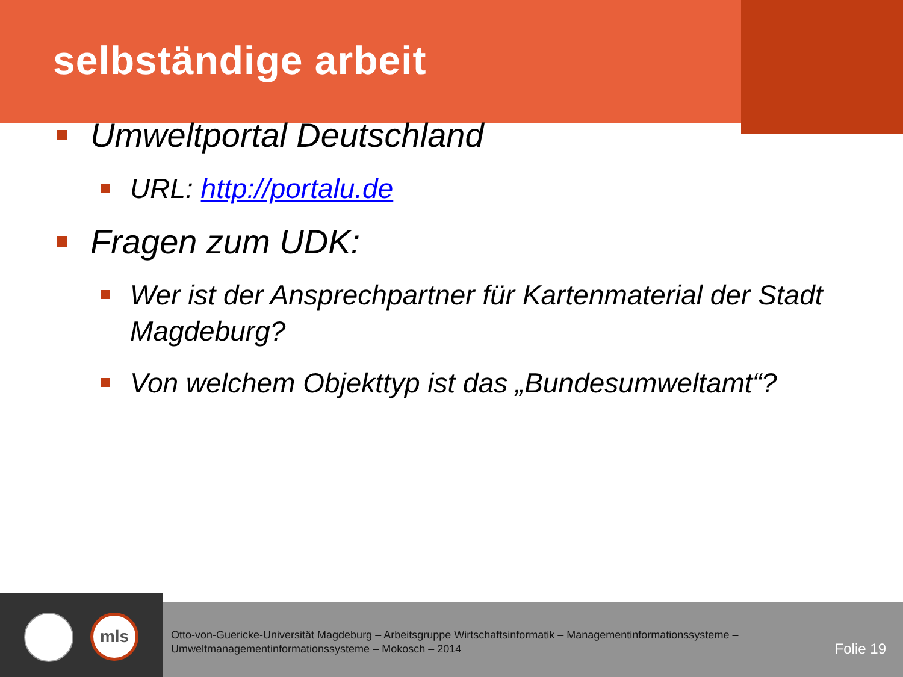selbständige arbeit
Umweltportal Deutschland
URL: http://portalu.de
Fragen zum UDK:
Wer ist der Ansprechpartner für Kartenmaterial der Stadt Magdeburg?
Von welchem Objekttyp ist das „Bundesumweltamt“?
mls
Otto-von-Guericke-Universität Magdeburg – Arbeitsgruppe Wirtschaftsinformatik – Managementinformationssysteme –
Umweltmanagementinformationssysteme – Mokosch – 2014
Folie 19